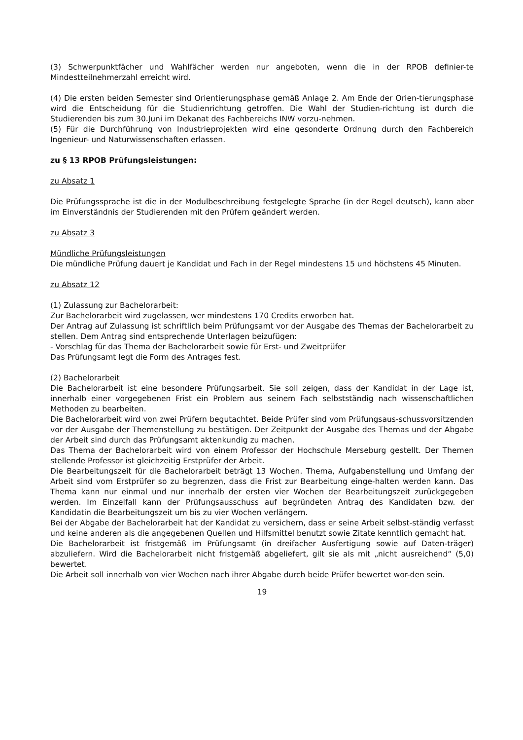(3) Schwerpunktfächer und Wahlfächer werden nur angeboten, wenn die in der RPOB definier-te Mindestteilnehmerzahl erreicht wird.
(4) Die ersten beiden Semester sind Orientierungsphase gemäß Anlage 2. Am Ende der Orien-tierungsphase wird die Entscheidung für die Studienrichtung getroffen. Die Wahl der Studien-richtung ist durch die Studierenden bis zum 30.Juni im Dekanat des Fachbereichs INW vorzu-nehmen.
(5) Für die Durchführung von Industrieprojekten wird eine gesonderte Ordnung durch den Fachbereich Ingenieur- und Naturwissenschaften erlassen.
zu § 13 RPOB Prüfungsleistungen:
zu Absatz 1
Die Prüfungssprache ist die in der Modulbeschreibung festgelegte Sprache (in der Regel deutsch), kann aber im Einverständnis der Studierenden mit den Prüfern geändert werden.
zu Absatz 3
Mündliche Prüfungsleistungen
Die mündliche Prüfung dauert je Kandidat und Fach in der Regel mindestens 15 und höchstens 45 Minuten.
zu Absatz 12
(1) Zulassung zur Bachelorarbeit:
Zur Bachelorarbeit wird zugelassen, wer mindestens 170 Credits erworben hat.
Der Antrag auf Zulassung ist schriftlich beim Prüfungsamt vor der Ausgabe des Themas der Bachelorarbeit zu stellen. Dem Antrag sind entsprechende Unterlagen beizufügen:
- Vorschlag für das Thema der Bachelorarbeit sowie für Erst- und Zweitprüfer
Das Prüfungsamt legt die Form des Antrages fest.
(2) Bachelorarbeit
Die Bachelorarbeit ist eine besondere Prüfungsarbeit. Sie soll zeigen, dass der Kandidat in der Lage ist, innerhalb einer vorgegebenen Frist ein Problem aus seinem Fach selbstständig nach wissenschaftlichen Methoden zu bearbeiten.
Die Bachelorarbeit wird von zwei Prüfern begutachtet. Beide Prüfer sind vom Prüfungsaus-schussvorsitzenden vor der Ausgabe der Themenstellung zu bestätigen. Der Zeitpunkt der Ausgabe des Themas und der Abgabe der Arbeit sind durch das Prüfungsamt aktenkundig zu machen.
Das Thema der Bachelorarbeit wird von einem Professor der Hochschule Merseburg gestellt. Der Themen stellende Professor ist gleichzeitig Erstprüfer der Arbeit.
Die Bearbeitungszeit für die Bachelorarbeit beträgt 13 Wochen. Thema, Aufgabenstellung und Umfang der Arbeit sind vom Erstprüfer so zu begrenzen, dass die Frist zur Bearbeitung einge-halten werden kann. Das Thema kann nur einmal und nur innerhalb der ersten vier Wochen der Bearbeitungszeit zurückgegeben werden. Im Einzelfall kann der Prüfungsausschuss auf begründeten Antrag des Kandidaten bzw. der Kandidatin die Bearbeitungszeit um bis zu vier Wochen verlängern.
Bei der Abgabe der Bachelorarbeit hat der Kandidat zu versichern, dass er seine Arbeit selbst-ständig verfasst und keine anderen als die angegebenen Quellen und Hilfsmittel benutzt sowie Zitate kenntlich gemacht hat.
Die Bachelorarbeit ist fristgemäß im Prüfungsamt (in dreifacher Ausfertigung sowie auf Daten-träger) abzuliefern. Wird die Bachelorarbeit nicht fristgemäß abgeliefert, gilt sie als mit „nicht ausreichend“ (5,0) bewertet.
Die Arbeit soll innerhalb von vier Wochen nach ihrer Abgabe durch beide Prüfer bewertet wor-den sein.
19